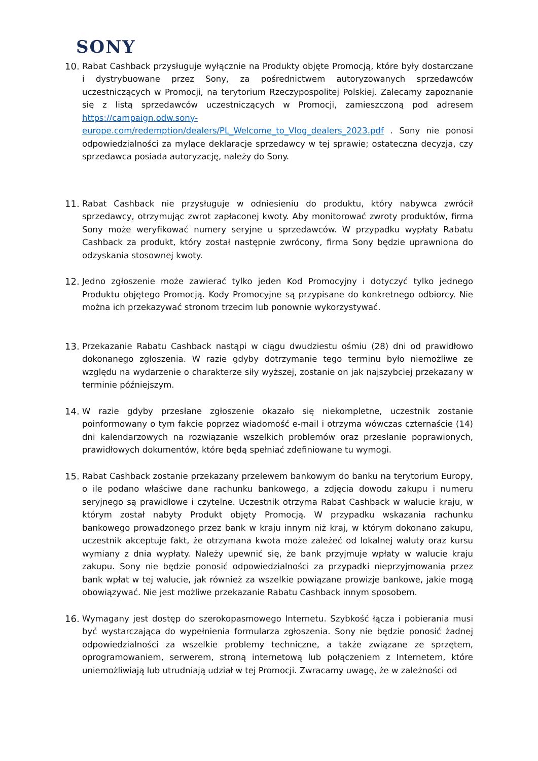SONY
10. Rabat Cashback przysługuje wyłącznie na Produkty objęte Promocją, które były dostarczane i dystrybuowane przez Sony, za pośrednictwem autoryzowanych sprzedawców uczestniczących w Promocji, na terytorium Rzeczypospolitej Polskiej. Zalecamy zapoznanie się z listą sprzedawców uczestniczących w Promocji, zamieszczoną pod adresem https://campaign.odw.sony-europe.com/redemption/dealers/PL_Welcome_to_Vlog_dealers_2023.pdf . Sony nie ponosi odpowiedzialności za mylące deklaracje sprzedawcy w tej sprawie; ostateczna decyzja, czy sprzedawca posiada autoryzację, należy do Sony.
11. Rabat Cashback nie przysługuje w odniesieniu do produktu, który nabywca zwrócił sprzedawcy, otrzymując zwrot zapłaconej kwoty. Aby monitorować zwroty produktów, firma Sony może weryfikować numery seryjne u sprzedawców. W przypadku wypłaty Rabatu Cashback za produkt, który został następnie zwrócony, firma Sony będzie uprawniona do odzyskania stosownej kwoty.
12. Jedno zgłoszenie może zawierać tylko jeden Kod Promocyjny i dotyczyć tylko jednego Produktu objętego Promocją. Kody Promocyjne są przypisane do konkretnego odbiorcy. Nie można ich przekazywać stronom trzecim lub ponownie wykorzystywać.
13. Przekazanie Rabatu Cashback nastąpi w ciągu dwudziestu ośmiu (28) dni od prawidłowo dokonanego zgłoszenia. W razie gdyby dotrzymanie tego terminu było niemożliwe ze względu na wydarzenie o charakterze siły wyższej, zostanie on jak najszybciej przekazany w terminie późniejszym.
14. W razie gdyby przesłane zgłoszenie okazało się niekompletne, uczestnik zostanie poinformowany o tym fakcie poprzez wiadomość e-mail i otrzyma wówczas czternaście (14) dni kalendarzowych na rozwiązanie wszelkich problemów oraz przesłanie poprawionych, prawidłowych dokumentów, które będą spełniać zdefiniowane tu wymogi.
15. Rabat Cashback zostanie przekazany przelewem bankowym do banku na terytorium Europy, o ile podano właściwe dane rachunku bankowego, a zdjęcia dowodu zakupu i numeru seryjnego są prawidłowe i czytelne. Uczestnik otrzyma Rabat Cashback w walucie kraju, w którym został nabyty Produkt objęty Promocją. W przypadku wskazania rachunku bankowego prowadzonego przez bank w kraju innym niż kraj, w którym dokonano zakupu, uczestnik akceptuje fakt, że otrzymana kwota może zależeć od lokalnej waluty oraz kursu wymiany z dnia wypłaty. Należy upewnić się, że bank przyjmuje wpłaty w walucie kraju zakupu. Sony nie będzie ponosić odpowiedzialności za przypadki nieprzyjmowania przez bank wpłat w tej walucie, jak również za wszelkie powiązane prowizje bankowe, jakie mogą obowiązywać. Nie jest możliwe przekazanie Rabatu Cashback innym sposobem.
16. Wymagany jest dostęp do szerokopasmowego Internetu. Szybkość łącza i pobierania musi być wystarczająca do wypełnienia formularza zgłoszenia. Sony nie będzie ponosić żadnej odpowiedzialności za wszelkie problemy techniczne, a także związane ze sprzętem, oprogramowaniem, serwerem, stroną internetową lub połączeniem z Internetem, które uniemożliwiają lub utrudniają udział w tej Promocji. Zwracamy uwagę, że w zależności od